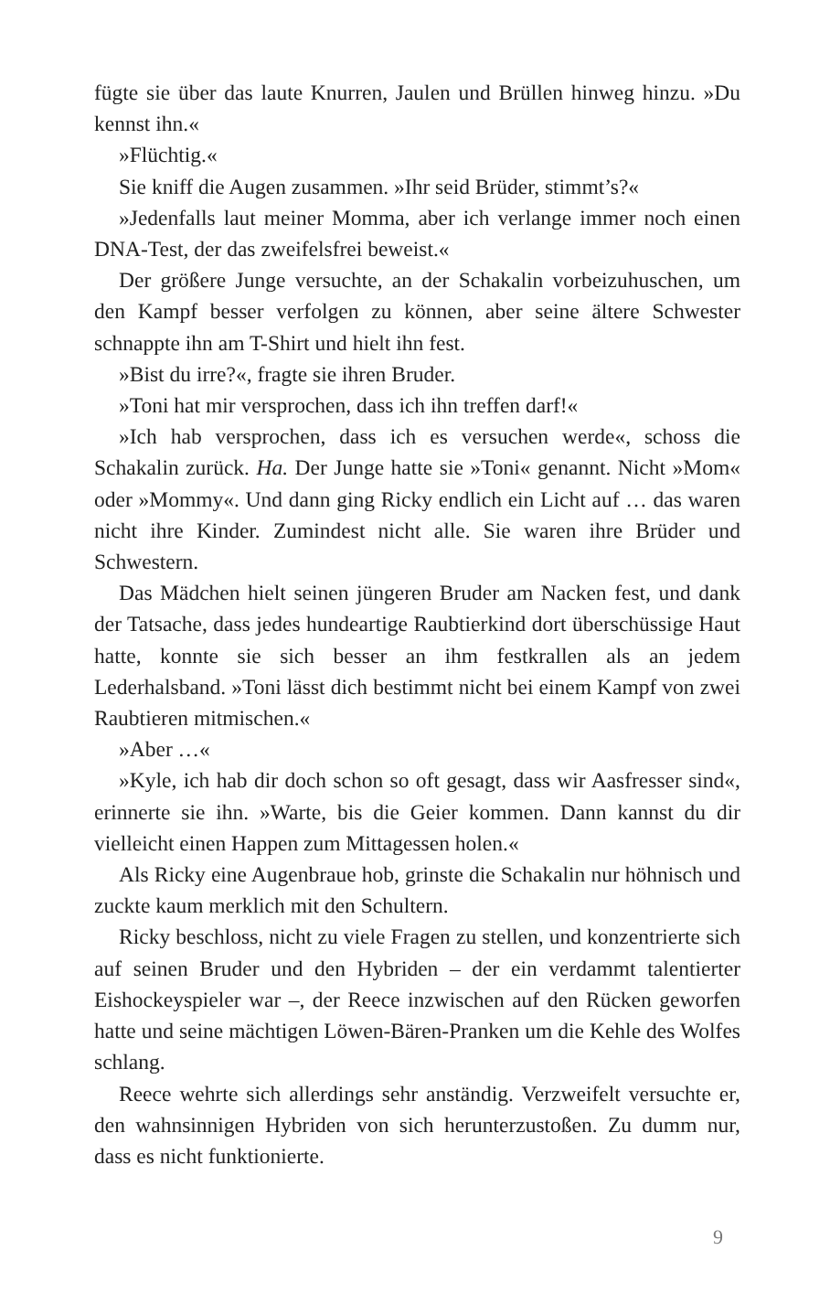fügte sie über das laute Knurren, Jaulen und Brüllen hinweg hinzu. »Du kennst ihn.«
»Flüchtig.«
Sie kniff die Augen zusammen. »Ihr seid Brüder, stimmt’s?«
»Jedenfalls laut meiner Momma, aber ich verlange immer noch einen DNA-Test, der das zweifelsfrei beweist.«
Der größere Junge versuchte, an der Schakalin vorbeizuhuschen, um den Kampf besser verfolgen zu können, aber seine ältere Schwester schnappte ihn am T-Shirt und hielt ihn fest.
»Bist du irre?«, fragte sie ihren Bruder.
»Toni hat mir versprochen, dass ich ihn treffen darf!«
»Ich hab versprochen, dass ich es versuchen werde«, schoss die Schakalin zurück. Ha. Der Junge hatte sie »Toni« genannt. Nicht »Mom« oder »Mommy«. Und dann ging Ricky endlich ein Licht auf … das waren nicht ihre Kinder. Zumindest nicht alle. Sie waren ihre Brüder und Schwestern.
Das Mädchen hielt seinen jüngeren Bruder am Nacken fest, und dank der Tatsache, dass jedes hundeartige Raubtierkind dort überschüssige Haut hatte, konnte sie sich besser an ihm festkrallen als an jedem Lederhalsband. »Toni lässt dich bestimmt nicht bei einem Kampf von zwei Raubtieren mitmischen.«
»Aber …«
»Kyle, ich hab dir doch schon so oft gesagt, dass wir Aasfresser sind«, erinnerte sie ihn. »Warte, bis die Geier kommen. Dann kannst du dir vielleicht einen Happen zum Mittagessen holen.«
Als Ricky eine Augenbraue hob, grinste die Schakalin nur höhnisch und zuckte kaum merklich mit den Schultern.
Ricky beschloss, nicht zu viele Fragen zu stellen, und konzentrierte sich auf seinen Bruder und den Hybriden – der ein verdammt talentierter Eishockeyspieler war –, der Reece inzwischen auf den Rücken geworfen hatte und seine mächtigen Löwen-Bären-Pranken um die Kehle des Wolfes schlang.
Reece wehrte sich allerdings sehr anständig. Verzweifelt versuchte er, den wahnsinnigen Hybriden von sich herunterzustoßen. Zu dumm nur, dass es nicht funktionierte.
9